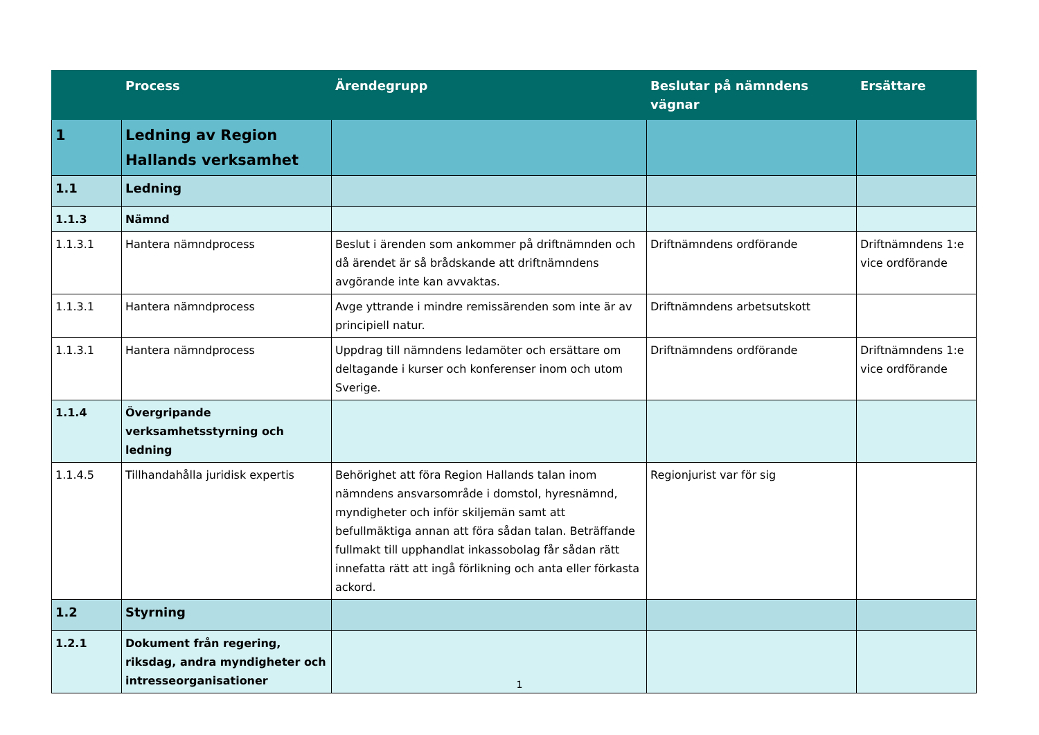| | Process | Ärendegrupp | Beslutar på nämndens vägnar | Ersättare |
| --- | --- | --- | --- | --- |
| 1 | Ledning av Region Hallands verksamhet | | | |
| 1.1 | Ledning | | | |
| 1.1.3 | Nämnd | | | |
| 1.1.3.1 | Hantera nämndprocess | Beslut i ärenden som ankommer på driftnämnden och då ärendet är så brådskande att driftnämndens avgörande inte kan avvaktas. | Driftnämndens ordförande | Driftnämndens 1:e vice ordförande |
| 1.1.3.1 | Hantera nämndprocess | Avge yttrande i mindre remissärenden som inte är av principiell natur. | Driftnämndens arbetsutskott | |
| 1.1.3.1 | Hantera nämndprocess | Uppdrag till nämndens ledamöter och ersättare om deltagande i kurser och konferenser inom och utom Sverige. | Driftnämndens ordförande | Driftnämndens 1:e vice ordförande |
| 1.1.4 | Övergripande verksamhetsstyrning och ledning | | | |
| 1.1.4.5 | Tillhandahålla juridisk expertis | Behörighet att föra Region Hallands talan inom nämndens ansvarsområde i domstol, hyresnämnd, myndigheter och inför skiljemän samt att befullmäktiga annan att föra sådan talan. Beträffande fullmakt till upphandlat inkassobolag får sådan rätt innefatta rätt att ingå förlikning och anta eller förkasta ackord. | Regionjurist var för sig | |
| 1.2 | Styrning | | | |
| 1.2.1 | Dokument från regering, riksdag, andra myndigheter och intresseorganisationer | | | |
1